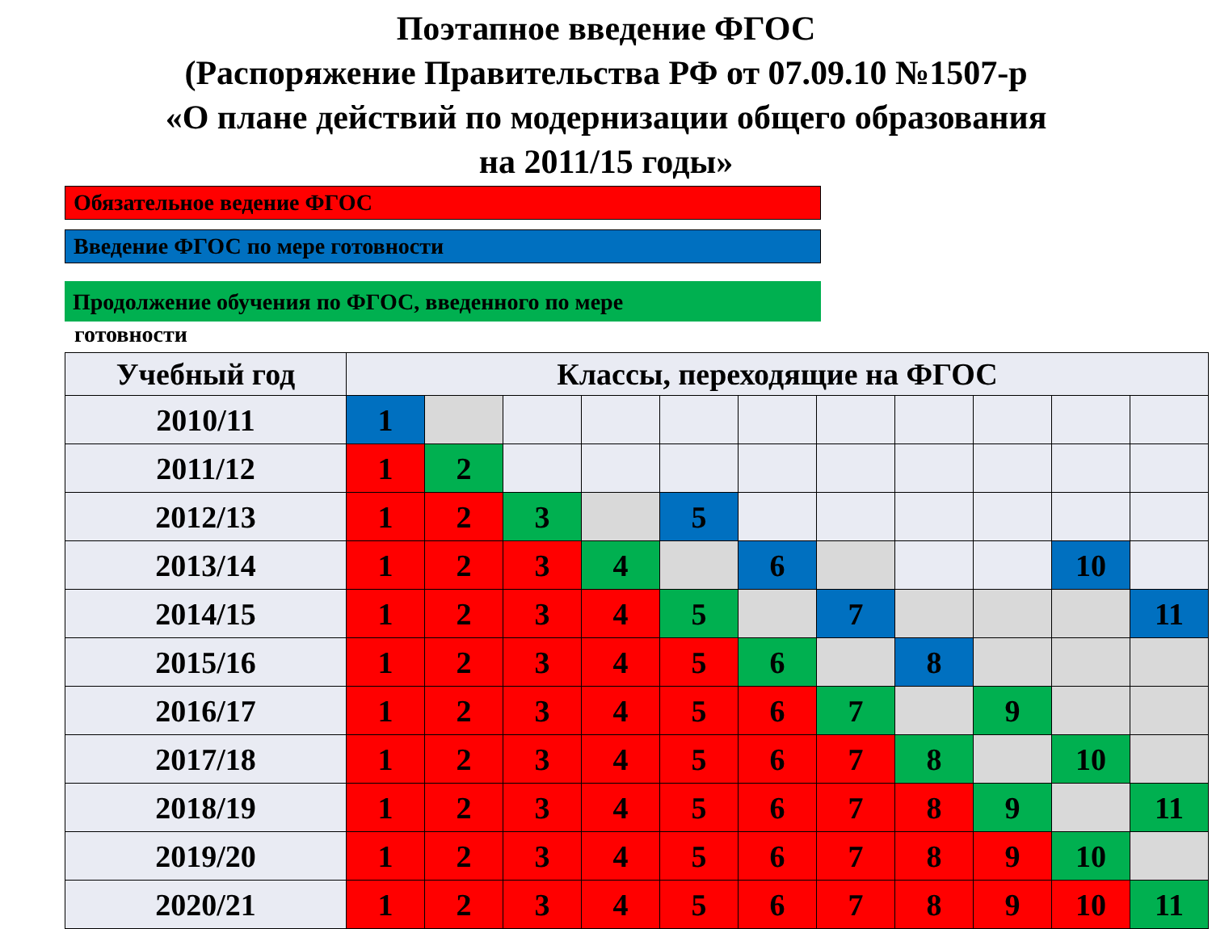Поэтапное введение ФГОС
(Распоряжение Правительства РФ от 07.09.10 №1507-р
«О плане действий по модернизации общего образования
на 2011/15 годы»
Обязательное ведение ФГОС
Введение ФГОС по мере готовности
Продолжение обучения по ФГОС, введенного по мере
готовности
| Учебный год | Классы, переходящие на ФГОС | | | | | | | | | | |
| --- | --- | --- | --- | --- | --- | --- | --- | --- | --- | --- | --- |
| 2010/11 | 1 | | | | | | | | | | |
| 2011/12 | 1 | 2 | | | | | | | | | |
| 2012/13 | 1 | 2 | 3 | | 5 | | | | | | |
| 2013/14 | 1 | 2 | 3 | 4 | | 6 | | | | 10 | |
| 2014/15 | 1 | 2 | 3 | 4 | 5 | | 7 | | | | 11 |
| 2015/16 | 1 | 2 | 3 | 4 | 5 | 6 | | 8 | | | |
| 2016/17 | 1 | 2 | 3 | 4 | 5 | 6 | 7 | | 9 | | |
| 2017/18 | 1 | 2 | 3 | 4 | 5 | 6 | 7 | 8 | | 10 | |
| 2018/19 | 1 | 2 | 3 | 4 | 5 | 6 | 7 | 8 | 9 | | 11 |
| 2019/20 | 1 | 2 | 3 | 4 | 5 | 6 | 7 | 8 | 9 | 10 | |
| 2020/21 | 1 | 2 | 3 | 4 | 5 | 6 | 7 | 8 | 9 | 10 | 11 |